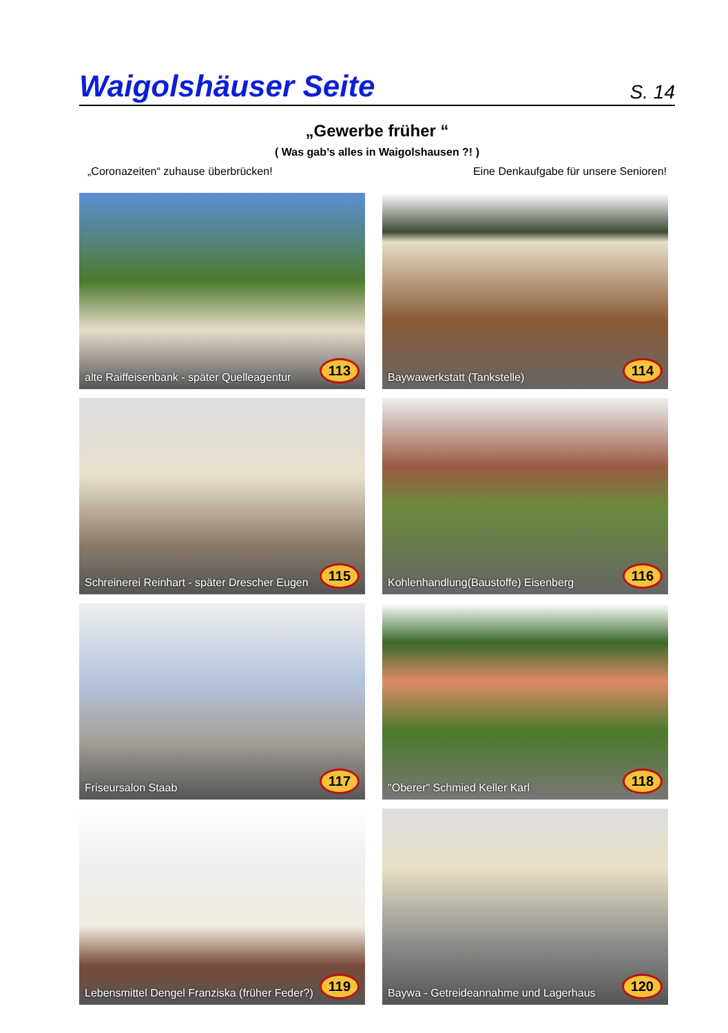Waigolshäuser Seite S. 14
„Gewerbe früher “
( Was gab’s alles in Waigolshausen ?! )
„Coronazeiten“ zuhause überbrücken! Eine Denkaufgabe für unsere Senioren!
alte Raiffeisenbank - später Quelleagentur 113
Baywawerkstatt (Tankstelle) 114
Schreinerei Reinhart - später Drescher Eugen 115
Kohlenhandlung(Baustoffe) Eisenberg 116
Friseursalon Staab 117
"Oberer" Schmied Keller Karl 118
Lebensmittel Dengel Franziska (früher Feder?) 119
Baywa - Getreideannahme und Lagerhaus 120